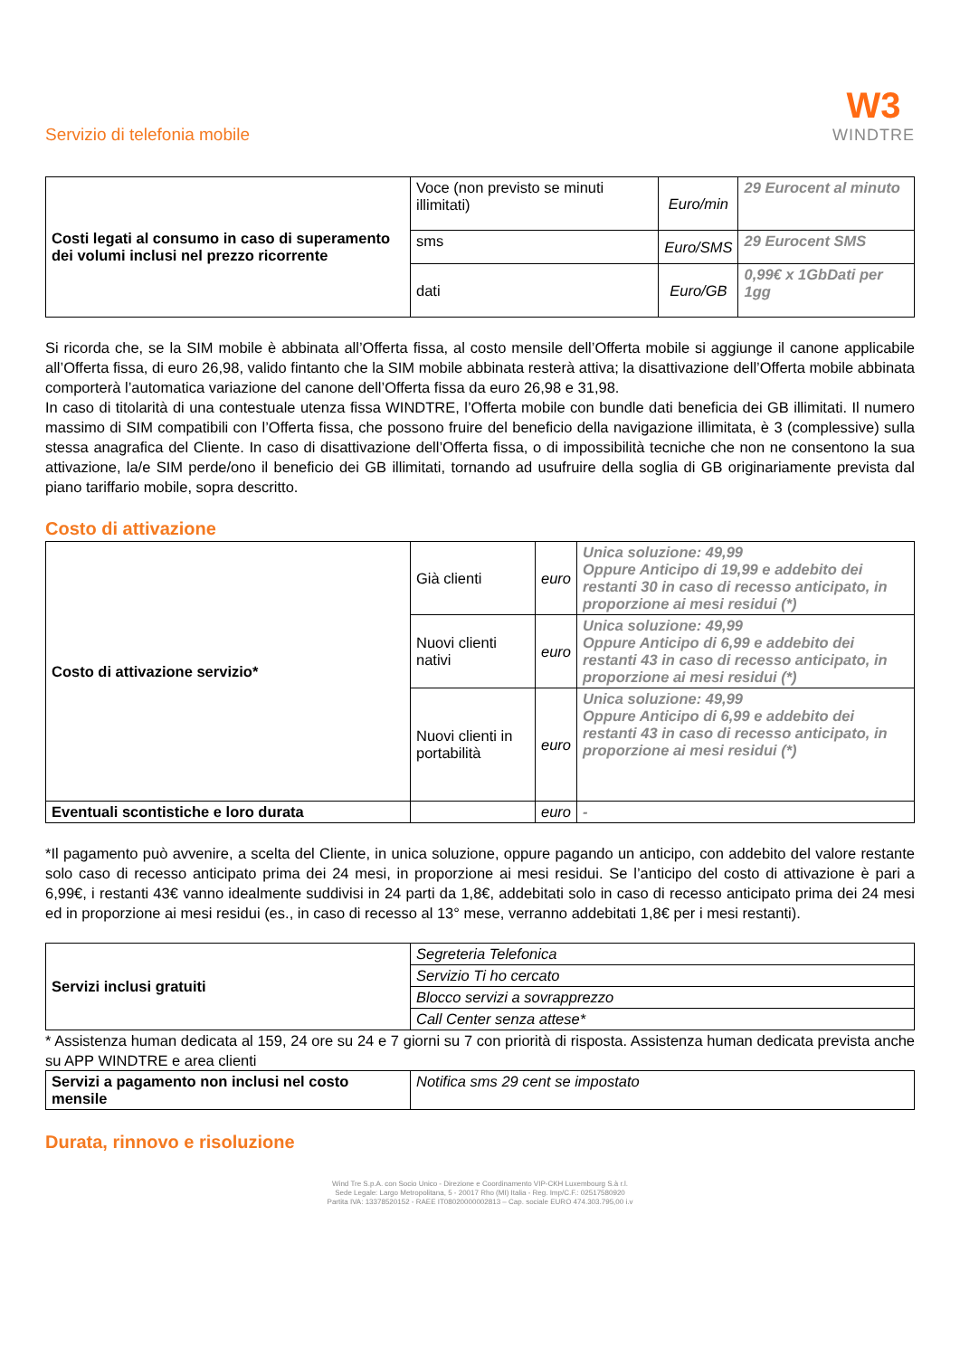Servizio di telefonia mobile
W3
WINDTRE
| Costi legati al consumo in caso di superamento dei volumi inclusi nel prezzo ricorrente | Voce (non previsto se minuti illimitati) | Euro/min | 29 Eurocent al minuto |
| | sms | Euro/SMS | 29 Eurocent SMS |
| | dati | Euro/GB | 0,99€ x 1GbDati per 1gg |
Si ricorda che, se la SIM mobile è abbinata all’Offerta fissa, al costo mensile dell’Offerta mobile si aggiunge il canone applicabile all’Offerta fissa, di euro 26,98, valido fintanto che la SIM mobile abbinata resterà attiva; la disattivazione dell’Offerta mobile abbinata comporterà l’automatica variazione del canone dell’Offerta fissa da euro 26,98 e 31,98.
In caso di titolarità di una contestuale utenza fissa WINDTRE, l’Offerta mobile con bundle dati beneficia dei GB illimitati. Il numero massimo di SIM compatibili con l’Offerta fissa, che possono fruire del beneficio della navigazione illimitata, è 3 (complessive) sulla stessa anagrafica del Cliente. In caso di disattivazione dell’Offerta fissa, o di impossibilità tecniche che non ne consentono la sua attivazione, la/e SIM perde/ono il beneficio dei GB illimitati, tornando ad usufruire della soglia di GB originariamente prevista dal piano tariffario mobile, sopra descritto.
Costo di attivazione
| Costo di attivazione servizio* | Già clienti | euro | Unica soluzione: 49,99 Oppure Anticipo di 19,99 e addebito dei restanti 30 in caso di recesso anticipato, in proporzione ai mesi residui (*) |
| | Nuovi clienti nativi | euro | Unica soluzione: 49,99 Oppure Anticipo di 6,99 e addebito dei restanti 43 in caso di recesso anticipato, in proporzione ai mesi residui (*) |
| | Nuovi clienti in portabilità | euro | Unica soluzione: 49,99 Oppure Anticipo di 6,99 e addebito dei restanti 43 in caso di recesso anticipato, in proporzione ai mesi residui (*) |
| Eventuali scontistiche e loro durata | | euro | - |
*Il pagamento può avvenire, a scelta del Cliente, in unica soluzione, oppure pagando un anticipo, con addebito del valore restante solo caso di recesso anticipato prima dei 24 mesi, in proporzione ai mesi residui. Se l’anticipo del costo di attivazione è pari a 6,99€, i restanti 43€ vanno idealmente suddivisi in 24 parti da 1,8€, addebitati solo in caso di recesso anticipato prima dei 24 mesi ed in proporzione ai mesi residui (es., in caso di recesso al 13° mese, verranno addebitati 1,8€ per i mesi restanti).
| Servizi inclusi gratuiti | Segreteria Telefonica |
| | Servizio Ti ho cercato |
| | Blocco servizi a sovrapprezzo |
| | Call Center senza attese* |
* Assistenza human dedicata al 159, 24 ore su 24 e 7 giorni su 7 con priorità di risposta. Assistenza human dedicata prevista anche su APP WINDTRE e area clienti
| Servizi a pagamento non inclusi nel costo mensile | Notifica sms 29 cent se impostato |
Durata, rinnovo e risoluzione
Wind Tre S.p.A. con Socio Unico - Direzione e Coordinamento VIP-CKH Luxembourg S.à r.l.
Sede Legale: Largo Metropolitana, 5 - 20017 Rho (MI) Italia - Reg. Imp/C.F.: 02517580920
Partita IVA: 13378520152 - RAEE IT08020000002813 – Cap. sociale EURO 474.303.795,00 i.v